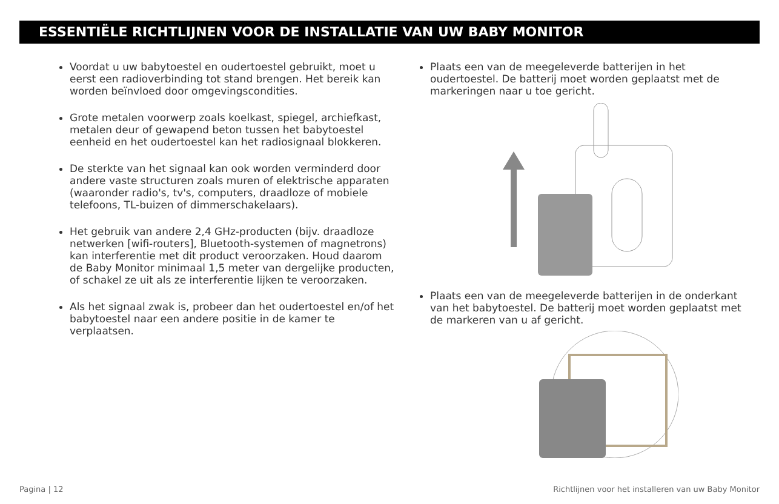ESSENTIËLE RICHTLIJNEN VOOR DE INSTALLATIE VAN UW BABY MONITOR
Voordat u uw babytoestel en oudertoestel gebruikt, moet u eerst een radioverbinding tot stand brengen. Het bereik kan worden beïnvloed door omgevingscondities.
Grote metalen voorwerp zoals koelkast, spiegel, archiefkast, metalen deur of gewapend beton tussen het babytoestel eenheid en het oudertoestel kan het radiosignaal blokkeren.
De sterkte van het signaal kan ook worden verminderd door andere vaste structuren zoals muren of elektrische apparaten (waaronder radio's, tv's, computers, draadloze of mobiele telefoons, TL-buizen of dimmerschakelaars).
Het gebruik van andere 2,4 GHz-producten (bijv. draadloze netwerken [wifi-routers], Bluetooth-systemen of magnetrons) kan interferentie met dit product veroorzaken. Houd daarom de Baby Monitor minimaal 1,5 meter van dergelijke producten, of schakel ze uit als ze interferentie lijken te veroorzaken.
Als het signaal zwak is, probeer dan het oudertoestel en/of het babytoestel naar een andere positie in de kamer te verplaatsen.
Plaats een van de meegeleverde batterijen in het oudertoestel. De batterij moet worden geplaatst met de markeringen naar u toe gericht.
Plaats een van de meegeleverde batterijen in de onderkant van het babytoestel. De batterij moet worden geplaatst met de markeren van u af gericht.
Pagina | 12 Richtlijnen voor het installeren van uw Baby Monitor